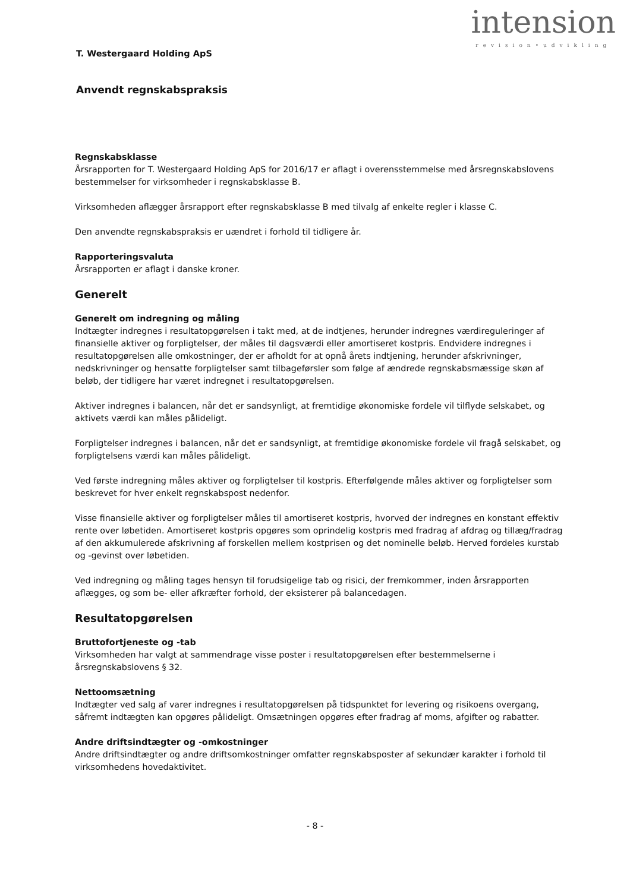intension
revision•udvikling
T. Westergaard Holding ApS
Anvendt regnskabspraksis
Regnskabsklasse
Årsrapporten for T. Westergaard Holding ApS for 2016/17 er aflagt i overensstemmelse med årsregnskabslovens bestemmelser for virksomheder i regnskabsklasse B.
Virksomheden aflægger årsrapport efter regnskabsklasse B med tilvalg af enkelte regler i klasse C.
Den anvendte regnskabspraksis er uændret i forhold til tidligere år.
Rapporteringsvaluta
Årsrapporten er aflagt i danske kroner.
Generelt
Generelt om indregning og måling
Indtægter indregnes i resultatopgørelsen i takt med, at de indtjenes, herunder indregnes værdireguleringer af finansielle aktiver og forpligtelser, der måles til dagsværdi eller amortiseret kostpris. Endvidere indregnes i resultatopgørelsen alle omkostninger, der er afholdt for at opnå årets indtjening, herunder afskrivninger, nedskrivninger og hensatte forpligtelser samt tilbageførsler som følge af ændrede regnskabsmæssige skøn af beløb, der tidligere har været indregnet i resultatopgørelsen.
Aktiver indregnes i balancen, når det er sandsynligt, at fremtidige økonomiske fordele vil tilflyde selskabet, og aktivets værdi kan måles pålideligt.
Forpligtelser indregnes i balancen, når det er sandsynligt, at fremtidige økonomiske fordele vil fragå selskabet, og forpligtelsens værdi kan måles pålideligt.
Ved første indregning måles aktiver og forpligtelser til kostpris. Efterfølgende måles aktiver og forpligtelser som beskrevet for hver enkelt regnskabspost nedenfor.
Visse finansielle aktiver og forpligtelser måles til amortiseret kostpris, hvorved der indregnes en konstant effektiv rente over løbetiden. Amortiseret kostpris opgøres som oprindelig kostpris med fradrag af afdrag og tillæg/fradrag af den akkumulerede afskrivning af forskellen mellem kostprisen og det nominelle beløb. Herved fordeles kurstab og -gevinst over løbetiden.
Ved indregning og måling tages hensyn til forudsigelige tab og risici, der fremkommer, inden årsrapporten aflægges, og som be- eller afkræfter forhold, der eksisterer på balancedagen.
Resultatopgørelsen
Bruttofortjeneste og -tab
Virksomheden har valgt at sammendrage visse poster i resultatopgørelsen efter bestemmelserne i årsregnskabslovens § 32.
Nettoomsætning
Indtægter ved salg af varer indregnes i resultatopgørelsen på tidspunktet for levering og risikoens overgang, såfremt indtægten kan opgøres pålideligt. Omsætningen opgøres efter fradrag af moms, afgifter og rabatter.
Andre driftsindtægter og -omkostninger
Andre driftsindtægter og andre driftsomkostninger omfatter regnskabsposter af sekundær karakter i forhold til virksomhedens hovedaktivitet.
- 8 -